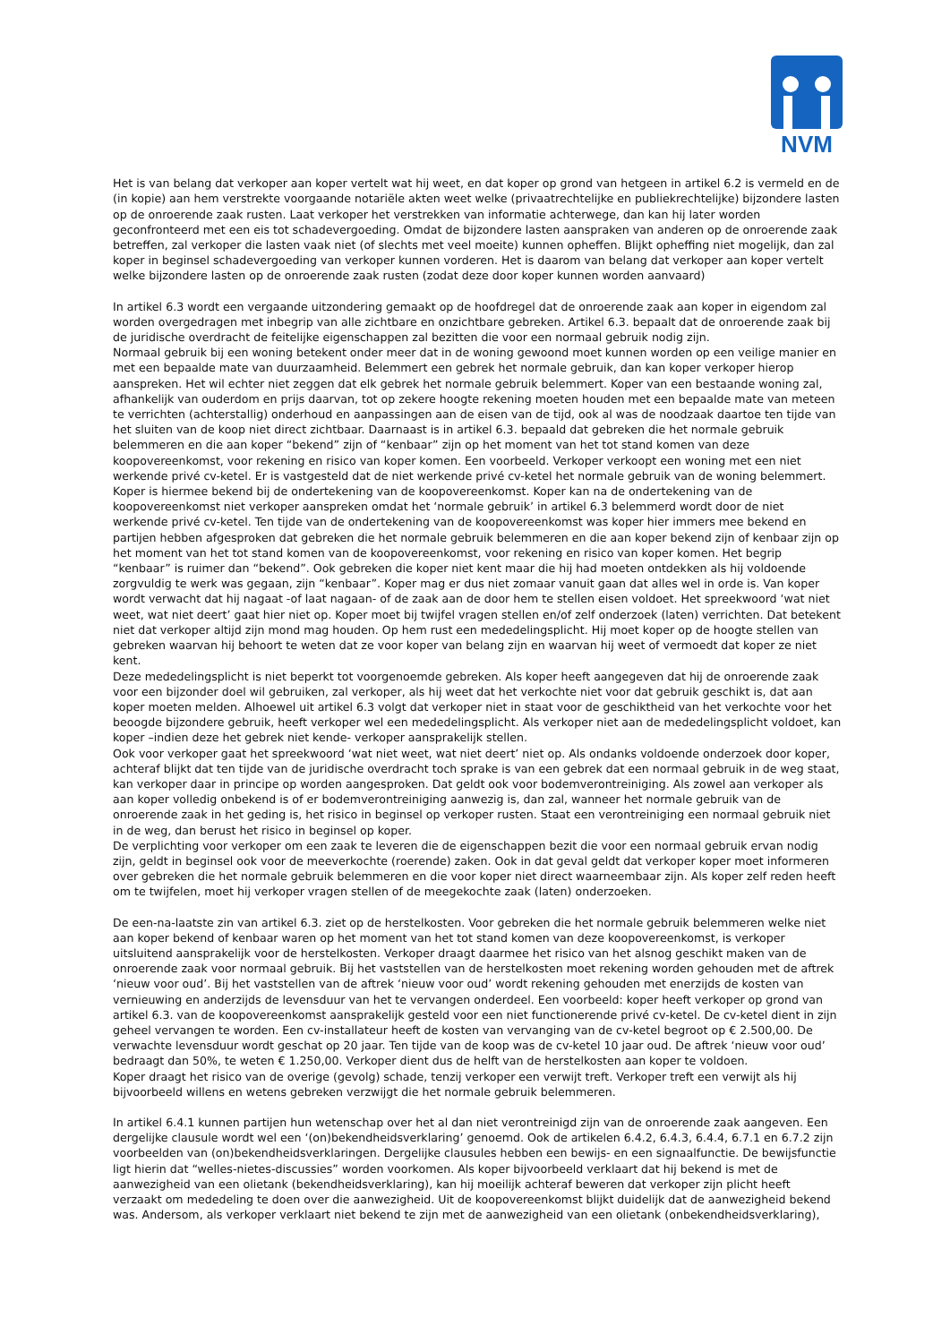NVM
Het is van belang dat verkoper aan koper vertelt wat hij weet, en dat koper op grond van hetgeen in artikel 6.2 is vermeld en de (in kopie) aan hem verstrekte voorgaande notariële akten weet welke (privaatrechtelijke en publiekrechtelijke) bijzondere lasten op de onroerende zaak rusten. Laat verkoper het verstrekken van informatie achterwege, dan kan hij later worden geconfronteerd met een eis tot schadevergoeding. Omdat de bijzondere lasten aanspraken van anderen op de onroerende zaak betreffen, zal verkoper die lasten vaak niet (of slechts met veel moeite) kunnen opheffen. Blijkt opheffing niet mogelijk, dan zal koper in beginsel schadevergoeding van verkoper kunnen vorderen. Het is daarom van belang dat verkoper aan koper vertelt welke bijzondere lasten op de onroerende zaak rusten (zodat deze door koper kunnen worden aanvaard)
In artikel 6.3 wordt een vergaande uitzondering gemaakt op de hoofdregel dat de onroerende zaak aan koper in eigendom zal worden overgedragen met inbegrip van alle zichtbare en onzichtbare gebreken. Artikel 6.3. bepaalt dat de onroerende zaak bij de juridische overdracht de feitelijke eigenschappen zal bezitten die voor een normaal gebruik nodig zijn.
Normaal gebruik bij een woning betekent onder meer dat in de woning gewoond moet kunnen worden op een veilige manier en met een bepaalde mate van duurzaamheid. Belemmert een gebrek het normale gebruik, dan kan koper verkoper hierop aanspreken. Het wil echter niet zeggen dat elk gebrek het normale gebruik belemmert. Koper van een bestaande woning zal, afhankelijk van ouderdom en prijs daarvan, tot op zekere hoogte rekening moeten houden met een bepaalde mate van meteen te verrichten (achterstallig) onderhoud en aanpassingen aan de eisen van de tijd, ook al was de noodzaak daartoe ten tijde van het sluiten van de koop niet direct zichtbaar. Daarnaast is in artikel 6.3. bepaald dat gebreken die het normale gebruik belemmeren en die aan koper “bekend” zijn of “kenbaar” zijn op het moment van het tot stand komen van deze koopovereenkomst, voor rekening en risico van koper komen. Een voorbeeld. Verkoper verkoopt een woning met een niet werkende privé cv-ketel. Er is vastgesteld dat de niet werkende privé cv-ketel het normale gebruik van de woning belemmert. Koper is hiermee bekend bij de ondertekening van de koopovereenkomst. Koper kan na de ondertekening van de koopovereenkomst niet verkoper aanspreken omdat het ‘normale gebruik’ in artikel 6.3 belemmerd wordt door de niet werkende privé cv-ketel. Ten tijde van de ondertekening van de koopovereenkomst was koper hier immers mee bekend en partijen hebben afgesproken dat gebreken die het normale gebruik belemmeren en die aan koper bekend zijn of kenbaar zijn op het moment van het tot stand komen van de koopovereenkomst, voor rekening en risico van koper komen. Het begrip “kenbaar” is ruimer dan “bekend”. Ook gebreken die koper niet kent maar die hij had moeten ontdekken als hij voldoende zorgvuldig te werk was gegaan, zijn “kenbaar”. Koper mag er dus niet zomaar vanuit gaan dat alles wel in orde is. Van koper wordt verwacht dat hij nagaat -of laat nagaan- of de zaak aan de door hem te stellen eisen voldoet. Het spreekwoord ‘wat niet weet, wat niet deert’ gaat hier niet op. Koper moet bij twijfel vragen stellen en/of zelf onderzoek (laten) verrichten. Dat betekent niet dat verkoper altijd zijn mond mag houden. Op hem rust een mededelingsplicht. Hij moet koper op de hoogte stellen van gebreken waarvan hij behoort te weten dat ze voor koper van belang zijn en waarvan hij weet of vermoedt dat koper ze niet kent.
Deze mededelingsplicht is niet beperkt tot voorgenoemde gebreken. Als koper heeft aangegeven dat hij de onroerende zaak voor een bijzonder doel wil gebruiken, zal verkoper, als hij weet dat het verkochte niet voor dat gebruik geschikt is, dat aan koper moeten melden. Alhoewel uit artikel 6.3 volgt dat verkoper niet in staat voor de geschiktheid van het verkochte voor het beoogde bijzondere gebruik, heeft verkoper wel een mededelingsplicht. Als verkoper niet aan de mededelingsplicht voldoet, kan koper –indien deze het gebrek niet kende- verkoper aansprakelijk stellen.
Ook voor verkoper gaat het spreekwoord ‘wat niet weet, wat niet deert’ niet op. Als ondanks voldoende onderzoek door koper, achteraf blijkt dat ten tijde van de juridische overdracht toch sprake is van een gebrek dat een normaal gebruik in de weg staat, kan verkoper daar in principe op worden aangesproken. Dat geldt ook voor bodemverontreiniging. Als zowel aan verkoper als aan koper volledig onbekend is of er bodemverontreiniging aanwezig is, dan zal, wanneer het normale gebruik van de onroerende zaak in het geding is, het risico in beginsel op verkoper rusten. Staat een verontreiniging een normaal gebruik niet in de weg, dan berust het risico in beginsel op koper.
De verplichting voor verkoper om een zaak te leveren die de eigenschappen bezit die voor een normaal gebruik ervan nodig zijn, geldt in beginsel ook voor de meeverkochte (roerende) zaken. Ook in dat geval geldt dat verkoper koper moet informeren over gebreken die het normale gebruik belemmeren en die voor koper niet direct waarneembaar zijn. Als koper zelf reden heeft om te twijfelen, moet hij verkoper vragen stellen of de meegekochte zaak (laten) onderzoeken.
De een-na-laatste zin van artikel 6.3. ziet op de herstelkosten. Voor gebreken die het normale gebruik belemmeren welke niet aan koper bekend of kenbaar waren op het moment van het tot stand komen van deze koopovereenkomst, is verkoper uitsluitend aansprakelijk voor de herstelkosten. Verkoper draagt daarmee het risico van het alsnog geschikt maken van de onroerende zaak voor normaal gebruik. Bij het vaststellen van de herstelkosten moet rekening worden gehouden met de aftrek ‘nieuw voor oud’. Bij het vaststellen van de aftrek ‘nieuw voor oud’ wordt rekening gehouden met enerzijds de kosten van vernieuwing en anderzijds de levensduur van het te vervangen onderdeel. Een voorbeeld: koper heeft verkoper op grond van artikel 6.3. van de koopovereenkomst aansprakelijk gesteld voor een niet functionerende privé cv-ketel. De cv-ketel dient in zijn geheel vervangen te worden. Een cv-installateur heeft de kosten van vervanging van de cv-ketel begroot op € 2.500,00. De verwachte levensduur wordt geschat op 20 jaar. Ten tijde van de koop was de cv-ketel 10 jaar oud. De aftrek ‘nieuw voor oud’ bedraagt dan 50%, te weten € 1.250,00. Verkoper dient dus de helft van de herstelkosten aan koper te voldoen.
Koper draagt het risico van de overige (gevolg) schade, tenzij verkoper een verwijt treft. Verkoper treft een verwijt als hij bijvoorbeeld willens en wetens gebreken verzwijgt die het normale gebruik belemmeren.
In artikel 6.4.1 kunnen partijen hun wetenschap over het al dan niet verontreinigd zijn van de onroerende zaak aangeven. Een dergelijke clausule wordt wel een ‘(on)bekendheidsverklaring’ genoemd. Ook de artikelen 6.4.2, 6.4.3, 6.4.4, 6.7.1 en 6.7.2 zijn voorbeelden van (on)bekendheidsverklaringen. Dergelijke clausules hebben een bewijs- en een signaalfunctie. De bewijsfunctie ligt hierin dat “welles-nietes-discussies” worden voorkomen. Als koper bijvoorbeeld verklaart dat hij bekend is met de aanwezigheid van een olietank (bekendheidsverklaring), kan hij moeilijk achteraf beweren dat verkoper zijn plicht heeft verzaakt om mededeling te doen over die aanwezigheid. Uit de koopovereenkomst blijkt duidelijk dat de aanwezigheid bekend was. Andersom, als verkoper verklaart niet bekend te zijn met de aanwezigheid van een olietank (onbekendheidsverklaring),